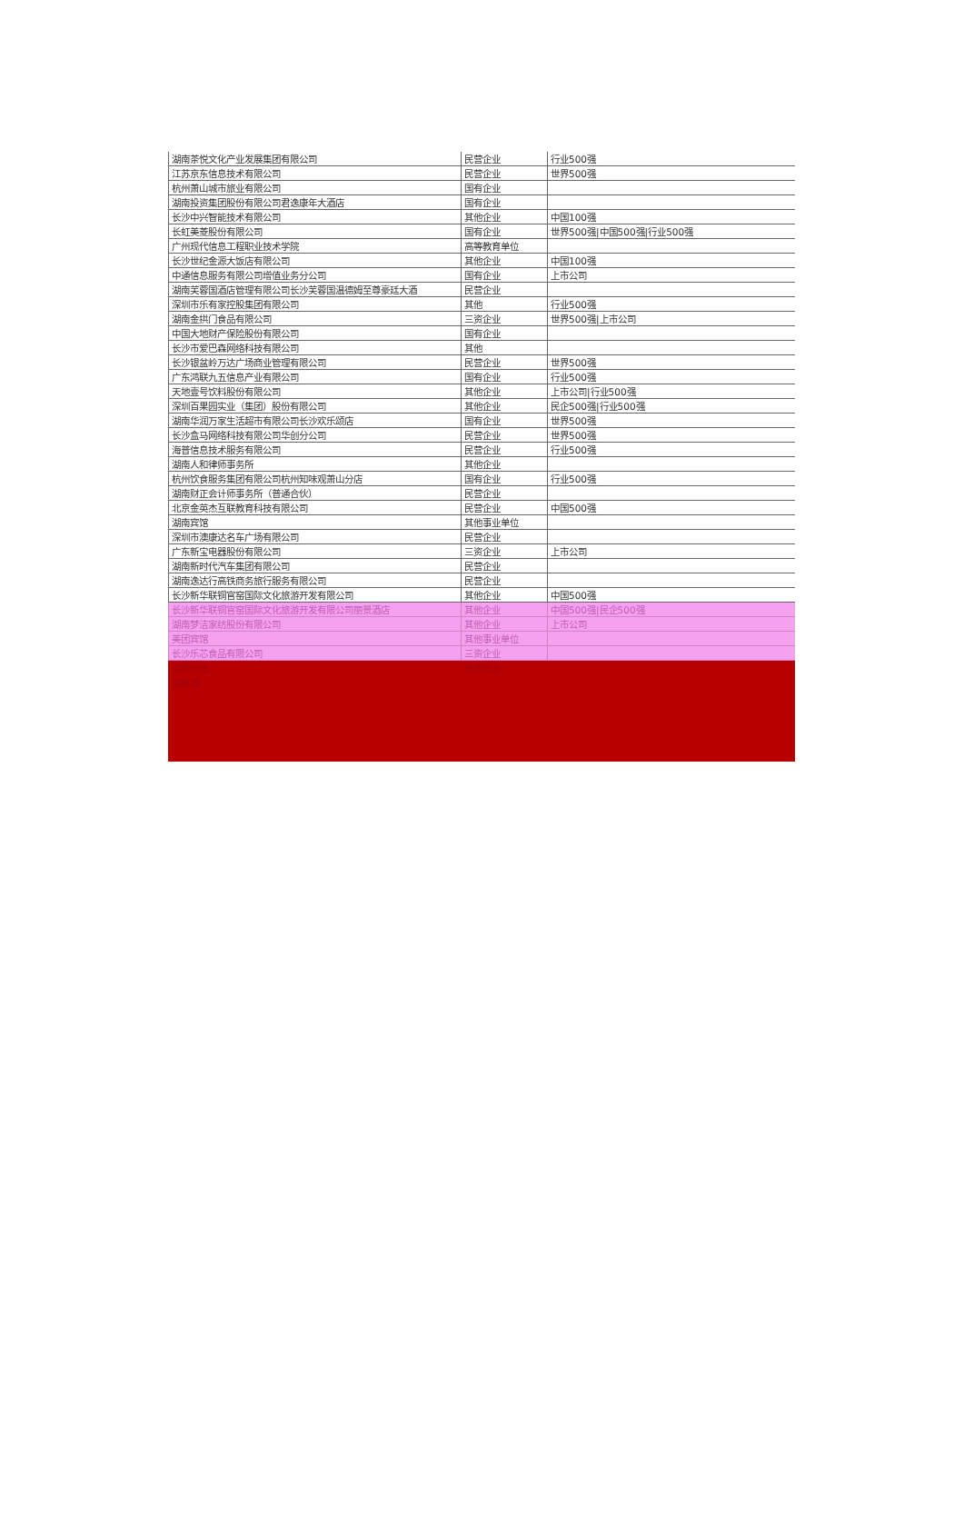| 湖南茶悦文化产业发展集团有限公司 | 民营企业 | 行业500强 |
| 江苏京东信息技术有限公司 | 民营企业 | 世界500强 |
| 杭州萧山城市旅业有限公司 | 国有企业 | |
| 湖南投资集团股份有限公司君逸康年大酒店 | 国有企业 | |
| 长沙中兴智能技术有限公司 | 其他企业 | 中国100强 |
| 长虹美菱股份有限公司 | 国有企业 | 世界500强/中国500强/行业500强 |
| 广州现代信息工程职业技术学院 | 高等教育单位 | |
| 长沙世纪金源大饭店有限公司 | 其他企业 | 中国100强 |
| 中通信息服务有限公司增值业务分公司 | 国有企业 | 上市公司 |
| 湖南芙蓉国酒店管理有限公司长沙芙蓉国温德姆至尊豪廷大酒 | 民营企业 | |
| 深圳市乐有家控股集团有限公司 | 其他 | 行业500强 |
| 湖南金拱门食品有限公司 | 三资企业 | 世界500强/上市公司 |
| 中国大地财产保险股份有限公司 | 国有企业 | |
| 长沙市爱巴森网络科技有限公司 | 其他 | |
| 长沙银盆岭万达广场商业管理有限公司 | 民营企业 | 世界500强 |
| 广东鸿联九五信息产业有限公司 | 国有企业 | 行业500强 |
| 天地壹号饮料股份有限公司 | 其他企业 | 上市公司/行业500强 |
| 深圳百果园实业（集团）股份有限公司 | 其他企业 | 民企500强/行业500强 |
| 湖南华润万家生活超市有限公司长沙欢乐颂店 | 国有企业 | 世界500强 |
| 长沙盒马网络科技有限公司华创分公司 | 民营企业 | 世界500强 |
| 海普信息技术服务有限公司 | 民营企业 | 行业500强 |
| 湖南人和律师事务所 | 其他企业 | |
| 杭州饮食服务集团有限公司杭州知味观萧山分店 | 国有企业 | 行业500强 |
| 湖南财正会计师事务所（普通合伙） | 民营企业 | |
| 北京金英杰互联教育科技有限公司 | 民营企业 | 中国500强 |
| 湖南宾馆 | 其他事业单位 | |
| 深圳市澳康达名车广场有限公司 | 民营企业 | |
| 广东新宝电器股份有限公司 | 三资企业 | 上市公司 |
| 湖南新时代汽车集团有限公司 | 民营企业 | |
| 湖南逸达行高铁商务旅行服务有限公司 | 民营企业 | |
| 长沙新华联铜官窑国际文化旅游开发有限公司 | 其他企业 | 中国500强 |
| 长沙新华联铜官窑国际文化旅游开发有限公司丽景酒店 | 其他企业 | 中国500强/民企500强 |
| 湖南梦洁家纺股份有限公司 | 其他企业 | 上市公司 |
| 美团宾馆 | 其他事业单位 | |
| 长沙乐芯食品有限公司 | 三资企业 | |
| 湖南自由 | 民营企业 | |
| 湖南湘 | | |